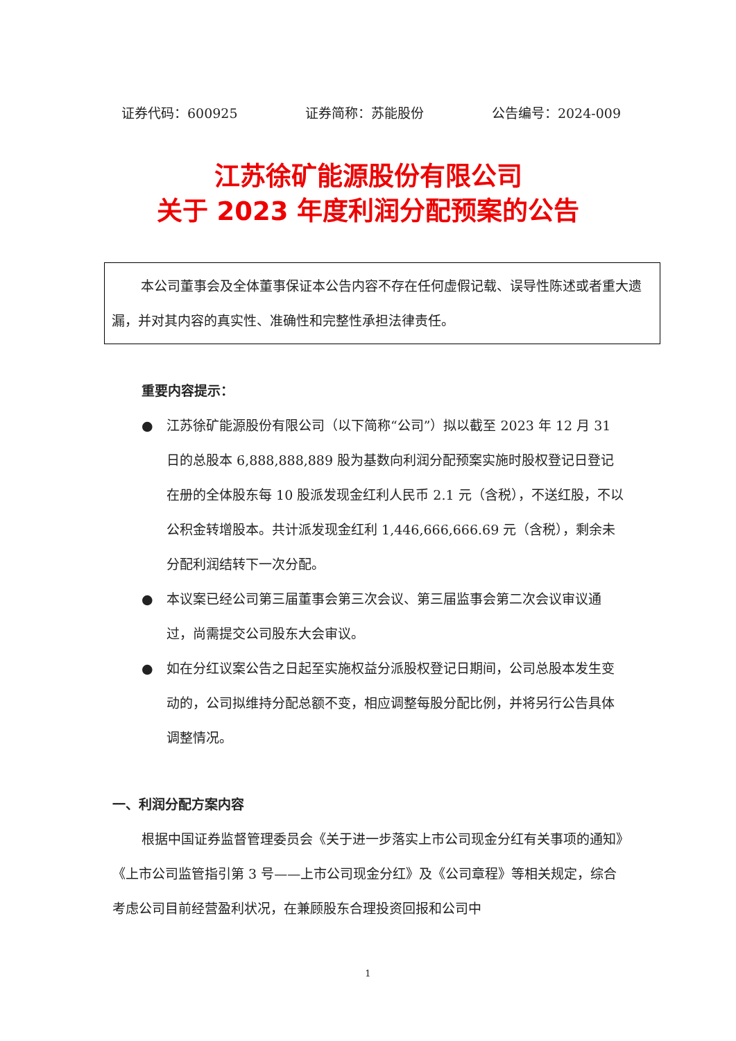证券代码：600925 证券简称：苏能股份 公告编号：2024-009
江苏徐矿能源股份有限公司
关于 2023 年度利润分配预案的公告
本公司董事会及全体董事保证本公告内容不存在任何虚假记载、误导性陈述或者重大遗漏，并对其内容的真实性、准确性和完整性承担法律责任。
重要内容提示：
● 江苏徐矿能源股份有限公司（以下简称“公司”）拟以截至 2023 年 12 月 31 日的总股本 6,888,888,889 股为基数向利润分配预案实施时股权登记日登记在册的全体股东每 10 股派发现金红利人民币 2.1 元（含税），不送红股，不以公积金转增股本。共计派发现金红利 1,446,666,666.69 元（含税），剩余未分配利润结转下一次分配。
● 本议案已经公司第三届董事会第三次会议、第三届监事会第二次会议审议通过，尚需提交公司股东大会审议。
● 如在分红议案公告之日起至实施权益分派股权登记日期间，公司总股本发生变动的，公司拟维持分配总额不变，相应调整每股分配比例，并将另行公告具体调整情况。
一、利润分配方案内容
根据中国证券监督管理委员会《关于进一步落实上市公司现金分红有关事项的通知》《上市公司监管指引第 3 号——上市公司现金分红》及《公司章程》等相关规定，综合考虑公司目前经营盈利状况，在兼顾股东合理投资回报和公司中
1